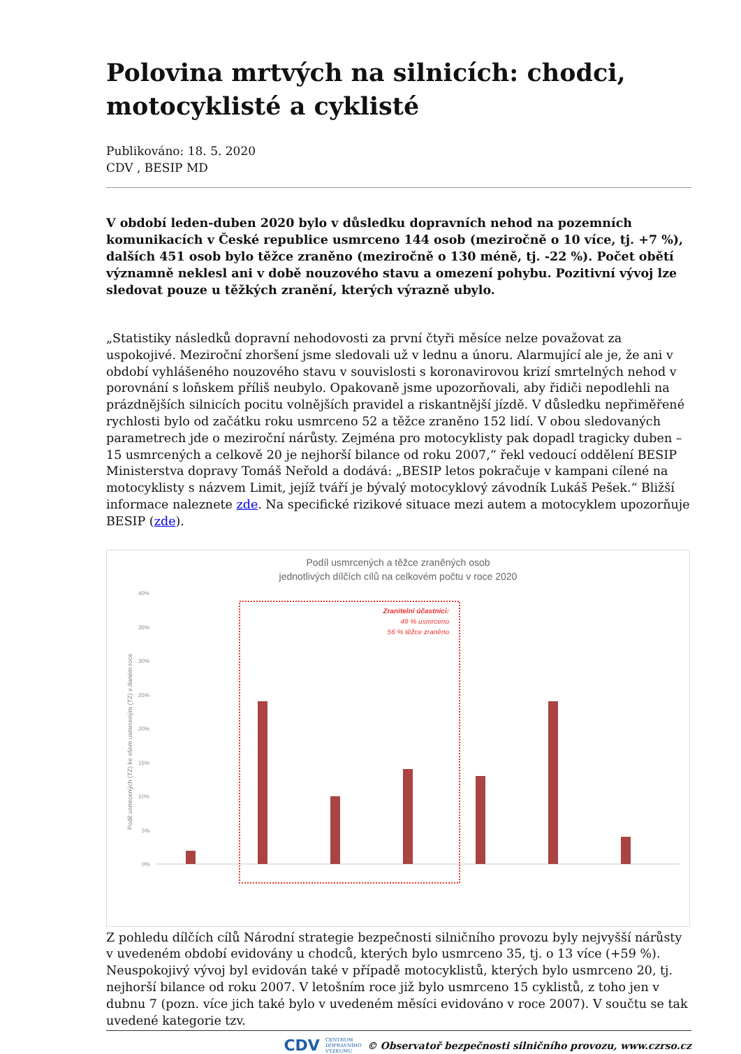Polovina mrtvých na silnicích: chodci, motocyklisté a cyklisté
Publikováno: 18. 5. 2020
CDV , BESIP MD
V období leden-duben 2020 bylo v důsledku dopravních nehod na pozemních komunikacích v České republice usmrceno 144 osob (meziročně o 10 více, tj. +7 %), dalších 451 osob bylo těžce zraněno (meziročně o 130 méně, tj. -22 %). Počet obětí významně neklesl ani v době nouzového stavu a omezení pohybu. Pozitivní vývoj lze sledovat pouze u těžkých zranění, kterých výrazně ubylo.
„Statistiky následků dopravní nehodovosti za první čtyři měsíce nelze považovat za uspokojivé. Meziroční zhoršení jsme sledovali už v lednu a únoru. Alarmující ale je, že ani v období vyhlášeného nouzového stavu v souvislosti s koronavirovou krizí smrtelných nehod v porovnání s loňskem příliš neubylo. Opakovaně jsme upozorňovali, aby řidiči nepodlehli na prázdnějších silnicích pocitu volnějších pravidel a riskantnější jízdě. V důsledku nepřiměřené rychlosti bylo od začátku roku usmrceno 52 a těžce zraněno 152 lidí. V obou sledovaných parametrech jde o meziroční nárůsty. Zejména pro motocyklisty pak dopadl tragicky duben – 15 usmrcených a celkově 20 je nejhorší bilance od roku 2007,“ řekl vedoucí oddělení BESIP Ministerstva dopravy Tomáš Neřold a dodává: „BESIP letos pokračuje v kampani cílené na motocyklisty s názvem Limit, jejíž tváří je bývalý motocyklový závodník Lukáš Pešek.“ Bližší informace naleznete zde. Na specifické rizikové situace mezi autem a motocyklem upozorňuje BESIP (zde).
Podíl usmrcených a těžce zraněných osob
jednotlivých dílčích cílů na celkovém počtu v roce 2020
40%
35%
30%
25%
20%
15%
10%
5%
0%
Podíl usmrcených (TZ) ke všem usmrceným (TZ) v daném roce
Zranitelní účastníci:
49 % usmrceno
56 % těžce zraněno
Z pohledu dílčích cílů Národní strategie bezpečnosti silničního provozu byly nejvyšší nárůsty v uvedeném období evidovány u chodců, kterých bylo usmrceno 35, tj. o 13 více (+59 %). Neuspokojivý vývoj byl evidován také v případě motocyklistů, kterých bylo usmrceno 20, tj. nejhorší bilance od roku 2007. V letošním roce již bylo usmrceno 15 cyklistů, z toho jen v dubnu 7 (pozn. více jich také bylo v uvedeném měsíci evidováno v roce 2007). V součtu se tak uvedené kategorie tzv.
CDV CENTRUM
DOPRAVNÍHO
VÝZKUMU © Observatoř bezpečnosti silničního provozu, www.czrso.cz